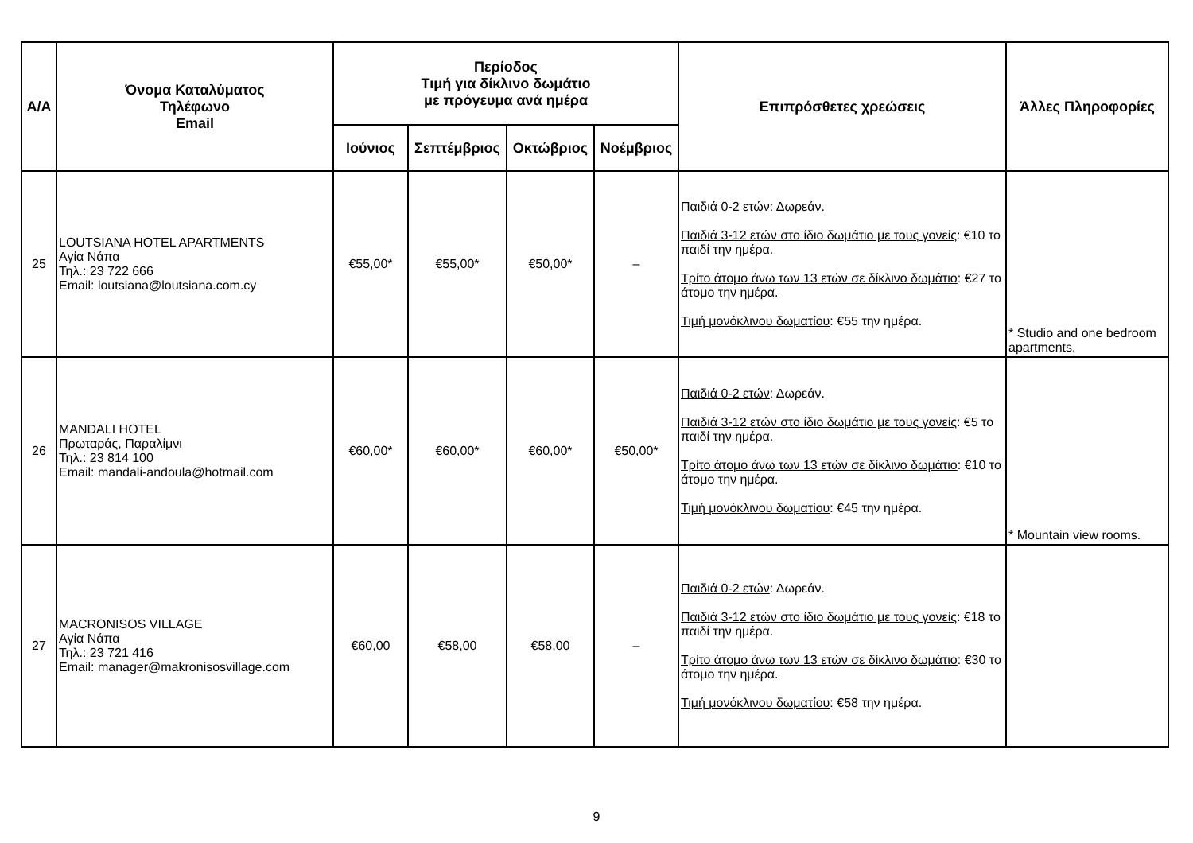| Α/Α | Όνομα Καταλύματος Τηλέφωνο Email | Περίοδος Τιμή για δίκλινο δωμάτιο με πρόγευμα ανά ημέρα | | | | Επιπρόσθετες χρεώσεις | Άλλες Πληροφορίες |
| --- | --- | --- | --- | --- | --- | --- | --- |
| | | Ιούνιος | Σεπτέμβριος | Οκτώβριος | Νοέμβριος | | |
| 25 | LOUTSIANA HOTEL APARTMENTS Αγία Νάπα Τηλ.: 23 722 666 Email: loutsiana@loutsiana.com.cy | €55,00* | €55,00* | €50,00* | – | Παιδιά 0-2 ετών : Δωρεάν. Παιδιά 3-12 ετών στο ίδιο δωμάτιο με τους γονείς : €10 το παιδί την ημέρα. Τρίτο άτομο άνω των 13 ετών σε δίκλινο δωμάτιο : €27 το άτομο την ημέρα. Τιμή μονόκλινου δωματίου : €55 την ημέρα. | * Studio and one bedroom apartments. |
| 26 | MANDALI HOTEL Πρωταράς, Παραλίμνι Τηλ.: 23 814 100 Email: mandali-andoula@hotmail.com | €60,00* | €60,00* | €60,00* | €50,00* | Παιδιά 0-2 ετών : Δωρεάν. Παιδιά 3-12 ετών στο ίδιο δωμάτιο με τους γονείς : €5 το παιδί την ημέρα. Τρίτο άτομο άνω των 13 ετών σε δίκλινο δωμάτιο : €10 το άτομο την ημέρα. Τιμή μονόκλινου δωματίου : €45 την ημέρα. | * Mountain view rooms. |
| 27 | MACRONISOS VILLAGE Αγία Νάπα Τηλ.: 23 721 416 Email: manager@makronisosvillage.com | €60,00 | €58,00 | €58,00 | – | Παιδιά 0-2 ετών : Δωρεάν. Παιδιά 3-12 ετών στο ίδιο δωμάτιο με τους γονείς : €18 το παιδί την ημέρα. Τρίτο άτομο άνω των 13 ετών σε δίκλινο δωμάτιο : €30 το άτομο την ημέρα. Τιμή μονόκλινου δωματίου : €58 την ημέρα. | |
9